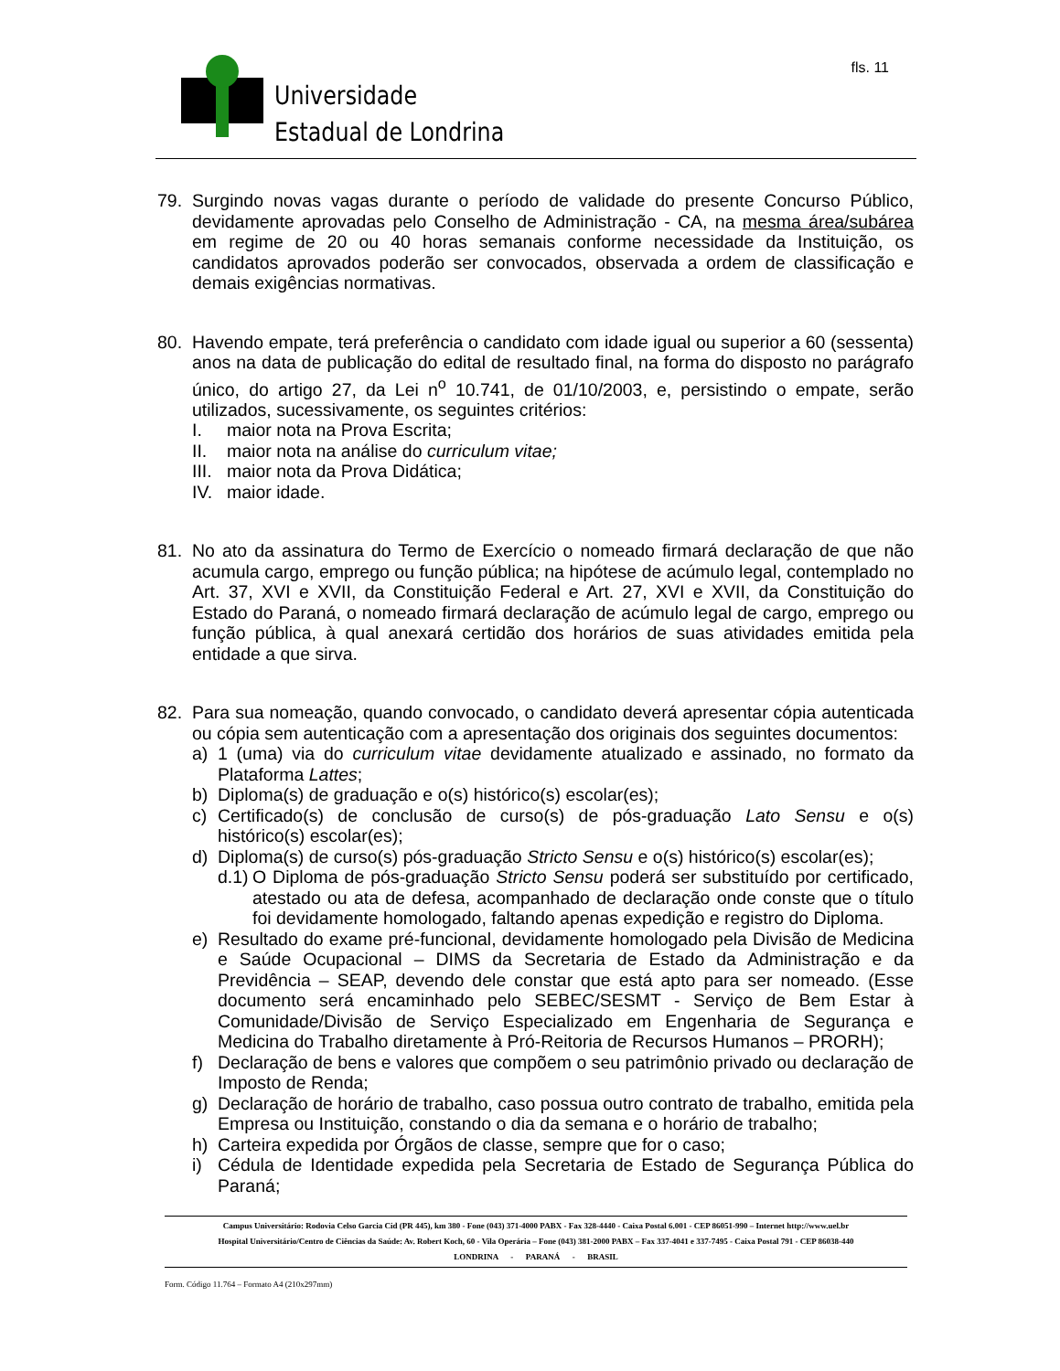Universidade
Estadual de Londrina
fls. 11
79. Surgindo novas vagas durante o período de validade do presente Concurso Público, devidamente aprovadas pelo Conselho de Administração - CA, na mesma área/subárea em regime de 20 ou 40 horas semanais conforme necessidade da Instituição, os candidatos aprovados poderão ser convocados, observada a ordem de classificação e demais exigências normativas.
80. Havendo empate, terá preferência o candidato com idade igual ou superior a 60 (sessenta) anos na data de publicação do edital de resultado final, na forma do disposto no parágrafo único, do artigo 27, da Lei n<sup>o</sup> 10.741, de 01/10/2003, e, persistindo o empate, serão utilizados, sucessivamente, os seguintes critérios:
I. maior nota na Prova Escrita;
II. maior nota na análise do curriculum vitae;
III. maior nota da Prova Didática;
IV. maior idade.
81. No ato da assinatura do Termo de Exercício o nomeado firmará declaração de que não acumula cargo, emprego ou função pública; na hipótese de acúmulo legal, contemplado no Art. 37, XVI e XVII, da Constituição Federal e Art. 27, XVI e XVII, da Constituição do Estado do Paraná, o nomeado firmará declaração de acúmulo legal de cargo, emprego ou função pública, à qual anexará certidão dos horários de suas atividades emitida pela entidade a que sirva.
82. Para sua nomeação, quando convocado, o candidato deverá apresentar cópia autenticada ou cópia sem autenticação com a apresentação dos originais dos seguintes documentos:
a) 1 (uma) via do curriculum vitae devidamente atualizado e assinado, no formato da Plataforma Lattes;
b) Diploma(s) de graduação e o(s) histórico(s) escolar(es);
c) Certificado(s) de conclusão de curso(s) de pós-graduação Lato Sensu e o(s) histórico(s) escolar(es);
d) Diploma(s) de curso(s) pós-graduação Stricto Sensu e o(s) histórico(s) escolar(es);
d.1)
O Diploma de pós-graduação Stricto Sensu poderá ser substituído por certificado, atestado ou ata de defesa, acompanhado de declaração onde conste que o título foi devidamente homologado, faltando apenas expedição e registro do Diploma.
e) Resultado do exame pré-funcional, devidamente homologado pela Divisão de Medicina e Saúde Ocupacional – DIMS da Secretaria de Estado da Administração e da Previdência – SEAP, devendo dele constar que está apto para ser nomeado. (Esse documento será encaminhado pelo SEBEC/SESMT - Serviço de Bem Estar à Comunidade/Divisão de Serviço Especializado em Engenharia de Segurança e Medicina do Trabalho diretamente à Pró-Reitoria de Recursos Humanos – PRORH);
f) Declaração de bens e valores que compõem o seu patrimônio privado ou declaração de Imposto de Renda;
g) Declaração de horário de trabalho, caso possua outro contrato de trabalho, emitida pela Empresa ou Instituição, constando o dia da semana e o horário de trabalho;
h) Carteira expedida por Órgãos de classe, sempre que for o caso;
i) Cédula de Identidade expedida pela Secretaria de Estado de Segurança Pública do Paraná;
Campus Universitário: Rodovia Celso Garcia Cid (PR 445), km 380 - Fone (043) 371-4000 PABX - Fax 328-4440 - Caixa Postal 6.001 - CEP 86051-990 – Internet http://www.uel.br
Hospital Universitário/Centro de Ciências da Saúde: Av. Robert Koch, 60 - Vila Operária – Fone (043) 381-2000 PABX – Fax 337-4041 e 337-7495 - Caixa Postal 791 - CEP 86038-440
LONDRINA - PARANÁ - BRASIL
Form. Código 11.764 – Formato A4 (210x297mm)